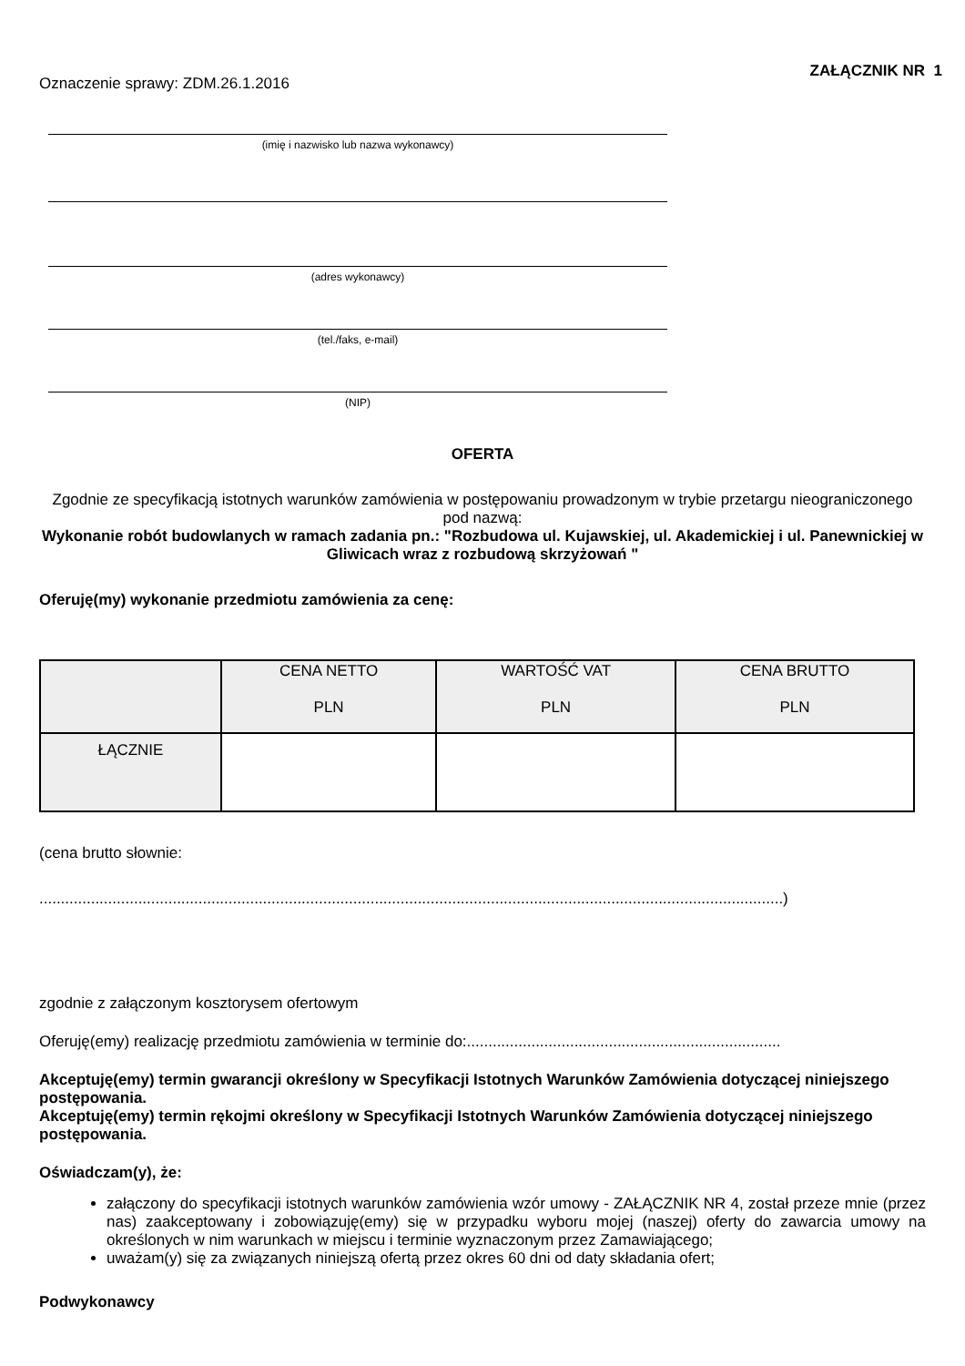ZAŁĄCZNIK NR 1
Oznaczenie sprawy: ZDM.26.1.2016
(imię i nazwisko lub nazwa wykonawcy)
(adres wykonawcy)
(tel./faks, e-mail)
(NIP)
OFERTA
Zgodnie ze specyfikacją istotnych warunków zamówienia w postępowaniu prowadzonym w trybie przetargu nieograniczonego pod nazwą:
Wykonanie robót budowlanych w ramach zadania pn.: "Rozbudowa ul. Kujawskiej, ul. Akademickiej i ul. Panewnickiej w Gliwicach wraz z rozbudową skrzyżowań "
Oferuję(my) wykonanie przedmiotu zamówienia za cenę:
| | CENA NETTO PLN | WARTOŚĆ VAT PLN | CENA BRUTTO PLN |
| ŁĄCZNIE | | | |
(cena brutto słownie:
.............................................................................................................................................................................)
zgodnie z załączonym kosztorysem ofertowym
Oferuję(emy) realizację przedmiotu zamówienia w terminie do:.........................................................................
Akceptuję(emy) termin gwarancji określony w Specyfikacji Istotnych Warunków Zamówienia dotyczącej niniejszego postępowania.
Akceptuję(emy) termin rękojmi określony w Specyfikacji Istotnych Warunków Zamówienia dotyczącej niniejszego postępowania.
Oświadczam(y), że:
załączony do specyfikacji istotnych warunków zamówienia wzór umowy - ZAŁĄCZNIK NR 4, został przeze mnie (przez nas) zaakceptowany i zobowiązuję(emy) się w przypadku wyboru mojej (naszej) oferty do zawarcia umowy na określonych w nim warunkach w miejscu i terminie wyznaczonym przez Zamawiającego;
uważam(y) się za związanych niniejszą ofertą przez okres 60 dni od daty składania ofert;
Podwykonawcy